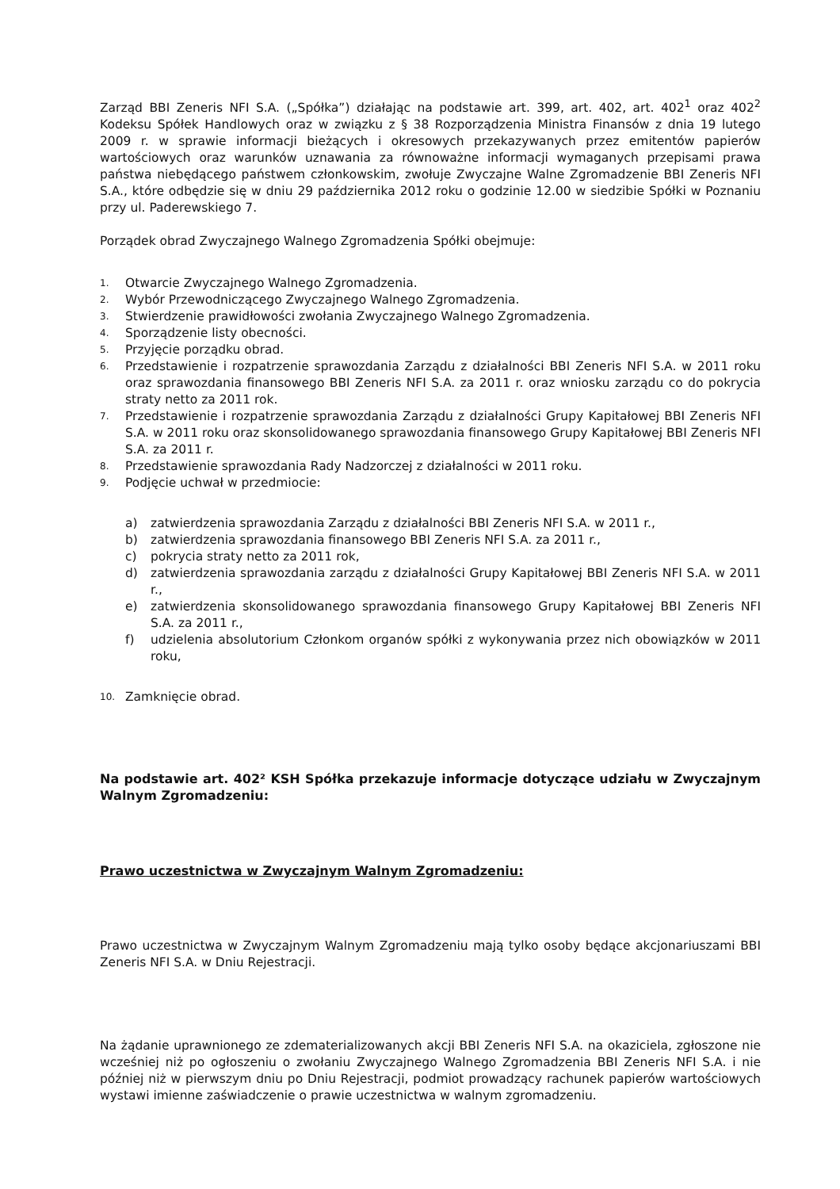Zarząd BBI Zeneris NFI S.A. („Spółka”) działając na podstawie art. 399, art. 402, art. 402<sup>1</sup> oraz 402<sup>2</sup> Kodeksu Spółek Handlowych oraz w związku z § 38 Rozporządzenia Ministra Finansów z dnia 19 lutego 2009 r. w sprawie informacji bieżących i okresowych przekazywanych przez emitentów papierów wartościowych oraz warunków uznawania za równoważne informacji wymaganych przepisami prawa państwa niebędącego państwem członkowskim, zwołuje Zwyczajne Walne Zgromadzenie BBI Zeneris NFI S.A., które odbędzie się w dniu 29 października 2012 roku o godzinie 12.00 w siedzibie Spółki w Poznaniu przy ul. Paderewskiego 7.
Porządek obrad Zwyczajnego Walnego Zgromadzenia Spółki obejmuje:
1. Otwarcie Zwyczajnego Walnego Zgromadzenia.
2. Wybór Przewodniczącego Zwyczajnego Walnego Zgromadzenia.
3. Stwierdzenie prawidłowości zwołania Zwyczajnego Walnego Zgromadzenia.
4. Sporządzenie listy obecności.
5. Przyjęcie porządku obrad.
6. Przedstawienie i rozpatrzenie sprawozdania Zarządu z działalności BBI Zeneris NFI S.A. w 2011 roku oraz sprawozdania finansowego BBI Zeneris NFI S.A. za 2011 r. oraz wniosku zarządu co do pokrycia straty netto za 2011 rok.
7. Przedstawienie i rozpatrzenie sprawozdania Zarządu z działalności Grupy Kapitałowej BBI Zeneris NFI S.A. w 2011 roku oraz skonsolidowanego sprawozdania finansowego Grupy Kapitałowej BBI Zeneris NFI S.A. za 2011 r.
8. Przedstawienie sprawozdania Rady Nadzorczej z działalności w 2011 roku.
9. Podjęcie uchwał w przedmiocie:
a) zatwierdzenia sprawozdania Zarządu z działalności BBI Zeneris NFI S.A. w 2011 r.,
b) zatwierdzenia sprawozdania finansowego BBI Zeneris NFI S.A. za 2011 r.,
c) pokrycia straty netto za 2011 rok,
d) zatwierdzenia sprawozdania zarządu z działalności Grupy Kapitałowej BBI Zeneris NFI S.A. w 2011 r.,
e) zatwierdzenia skonsolidowanego sprawozdania finansowego Grupy Kapitałowej BBI Zeneris NFI S.A. za 2011 r.,
f) udzielenia absolutorium Członkom organów spółki z wykonywania przez nich obowiązków w 2011 roku,
10. Zamknięcie obrad.
Na podstawie art. 402² KSH Spółka przekazuje informacje dotyczące udziału w Zwyczajnym Walnym Zgromadzeniu:
Prawo uczestnictwa w Zwyczajnym Walnym Zgromadzeniu:
Prawo uczestnictwa w Zwyczajnym Walnym Zgromadzeniu mają tylko osoby będące akcjonariuszami BBI Zeneris NFI S.A. w Dniu Rejestracji.
Na żądanie uprawnionego ze zdematerializowanych akcji BBI Zeneris NFI S.A. na okaziciela, zgłoszone nie wcześniej niż po ogłoszeniu o zwołaniu Zwyczajnego Walnego Zgromadzenia BBI Zeneris NFI S.A. i nie później niż w pierwszym dniu po Dniu Rejestracji, podmiot prowadzący rachunek papierów wartościowych wystawi imienne zaświadczenie o prawie uczestnictwa w walnym zgromadzeniu.